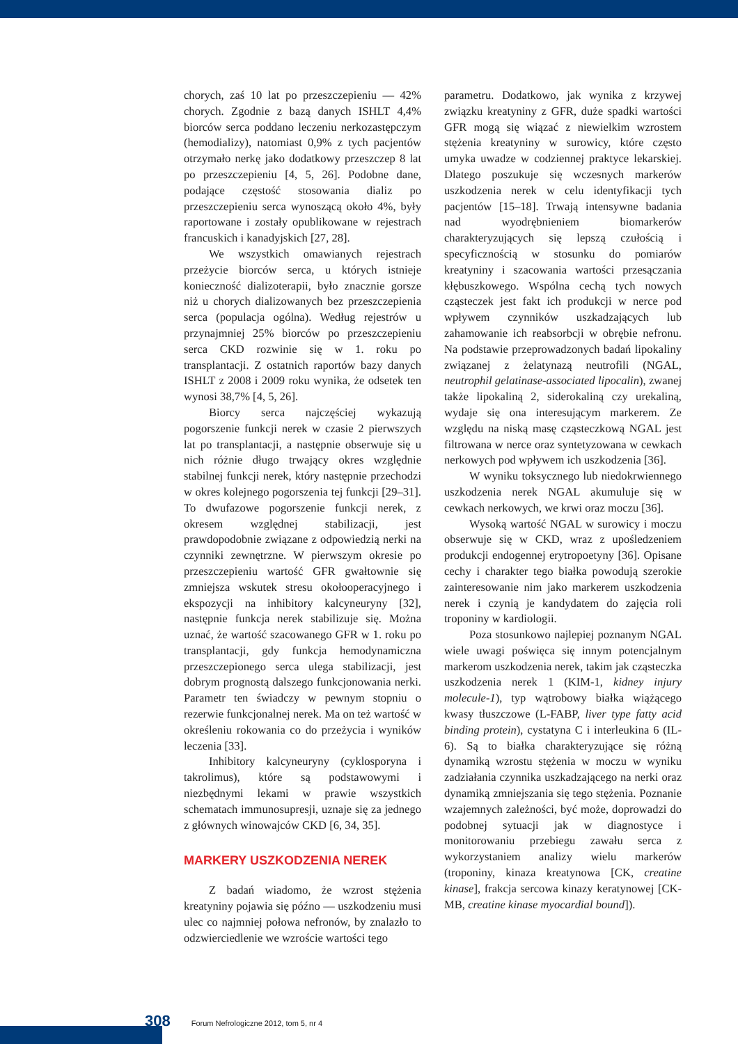chorych, zaś 10 lat po przeszczepieniu — 42% chorych. Zgodnie z bazą danych ISHLT 4,4% biorców serca poddano leczeniu nerkozastępczym (hemodializy), natomiast 0,9% z tych pacjentów otrzymało nerkę jako dodatkowy przeszczep 8 lat po przeszczepieniu [4, 5, 26]. Podobne dane, podające częstość stosowania dializ po przeszczepieniu serca wynoszącą około 4%, były raportowane i zostały opublikowane w rejestrach francuskich i kanadyjskich [27, 28].
We wszystkich omawianych rejestrach przeżycie biorców serca, u których istnieje konieczność dializoterapii, było znacznie gorsze niż u chorych dializowanych bez przeszczepienia serca (populacja ogólna). Według rejestrów u przynajmniej 25% biorców po przeszczepieniu serca CKD rozwinie się w 1. roku po transplantacji. Z ostatnich raportów bazy danych ISHLT z 2008 i 2009 roku wynika, że odsetek ten wynosi 38,7% [4, 5, 26].
Biorcy serca najczęściej wykazują pogorszenie funkcji nerek w czasie 2 pierwszych lat po transplantacji, a następnie obserwuje się u nich różnie długo trwający okres względnie stabilnej funkcji nerek, który następnie przechodzi w okres kolejnego pogorszenia tej funkcji [29–31]. To dwufazowe pogorszenie funkcji nerek, z okresem względnej stabilizacji, jest prawdopodobnie związane z odpowiedzią nerki na czynniki zewnętrzne. W pierwszym okresie po przeszczepieniu wartość GFR gwałtownie się zmniejsza wskutek stresu okołooperacyjnego i ekspozycji na inhibitory kalcyneuryny [32], następnie funkcja nerek stabilizuje się. Można uznać, że wartość szacowanego GFR w 1. roku po transplantacji, gdy funkcja hemodynamiczna przeszczepionego serca ulega stabilizacji, jest dobrym prognostą dalszego funkcjonowania nerki. Parametr ten świadczy w pewnym stopniu o rezerwie funkcjonalnej nerek. Ma on też wartość w określeniu rokowania co do przeżycia i wyników leczenia [33].
Inhibitory kalcyneuryny (cyklosporyna i takrolimus), które są podstawowymi i niezbędnymi lekami w prawie wszystkich schematach immunosupresji, uznaje się za jednego z głównych winowajców CKD [6, 34, 35].
MARKERY USZKODZENIA NEREK
Z badań wiadomo, że wzrost stężenia kreatyniny pojawia się późno — uszkodzeniu musi ulec co najmniej połowa nefronów, by znalazło to odzwierciedlenie we wzroście wartości tego
parametru. Dodatkowo, jak wynika z krzywej związku kreatyniny z GFR, duże spadki wartości GFR mogą się wiązać z niewielkim wzrostem stężenia kreatyniny w surowicy, które często umyka uwadze w codziennej praktyce lekarskiej. Dlatego poszukuje się wczesnych markerów uszkodzenia nerek w celu identyfikacji tych pacjentów [15–18]. Trwają intensywne badania nad wyodrębnieniem biomarkerów charakteryzujących się lepszą czułością i specyficznością w stosunku do pomiarów kreatyniny i szacowania wartości przesączania kłębuszkowego. Wspólna cechą tych nowych cząsteczek jest fakt ich produkcji w nerce pod wpływem czynników uszkadzających lub zahamowanie ich reabsorbcji w obrębie nefronu. Na podstawie przeprowadzonych badań lipokaliny związanej z żelatynazą neutrofili (NGAL, neutrophil gelatinase-associated lipocalin), zwanej także lipokaliną 2, siderokaliną czy urekaliną, wydaje się ona interesującym markerem. Ze względu na niską masę cząsteczkową NGAL jest filtrowana w nerce oraz syntetyzowana w cewkach nerkowych pod wpływem ich uszkodzenia [36].
W wyniku toksycznego lub niedokrwiennego uszkodzenia nerek NGAL akumuluje się w cewkach nerkowych, we krwi oraz moczu [36].
Wysoką wartość NGAL w surowicy i moczu obserwuje się w CKD, wraz z upośledzeniem produkcji endogennej erytropoetyny [36]. Opisane cechy i charakter tego białka powodują szerokie zainteresowanie nim jako markerem uszkodzenia nerek i czynią je kandydatem do zajęcia roli troponiny w kardiologii.
Poza stosunkowo najlepiej poznanym NGAL wiele uwagi poświęca się innym potencjalnym markerom uszkodzenia nerek, takim jak cząsteczka uszkodzenia nerek 1 (KIM-1, kidney injury molecule-1), typ wątrobowy białka wiążącego kwasy tłuszczowe (L-FABP, liver type fatty acid binding protein), cystatyna C i interleukina 6 (IL-6). Są to białka charakteryzujące się różną dynamiką wzrostu stężenia w moczu w wyniku zadziałania czynnika uszkadzającego na nerki oraz dynamiką zmniejszania się tego stężenia. Poznanie wzajemnych zależności, być może, doprowadzi do podobnej sytuacji jak w diagnostyce i monitorowaniu przebiegu zawału serca z wykorzystaniem analizy wielu markerów (troponiny, kinaza kreatynowa [CK, creatine kinase], frakcja sercowa kinazy keratynowej [CK-MB, creatine kinase myocardial bound]).
308 Forum Nefrologiczne 2012, tom 5, nr 4